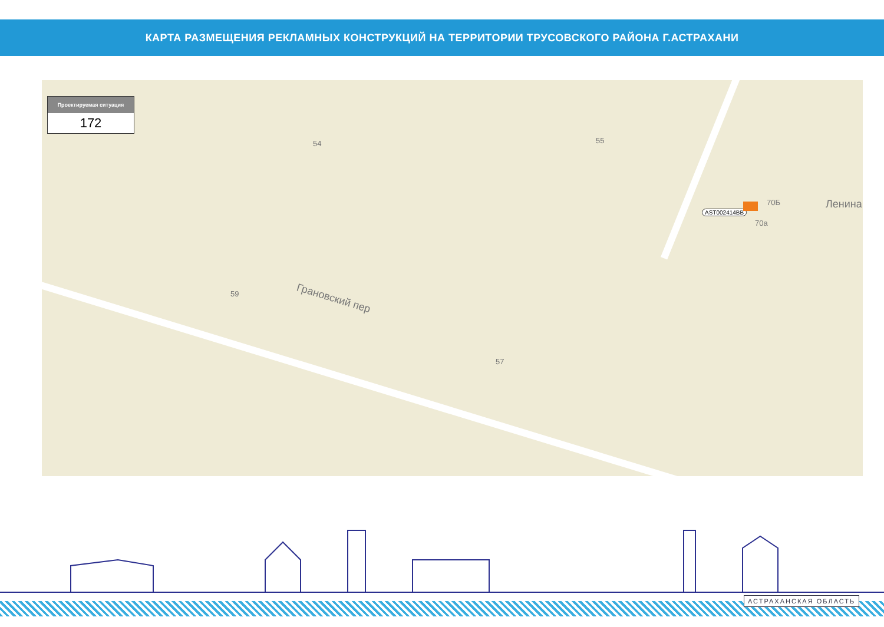КАРТА РАЗМЕЩЕНИЯ РЕКЛАМНЫХ КОНСТРУКЦИЙ НА ТЕРРИТОРИИ ТРУСОВСКОГО РАЙОНА Г.АСТРАХАНИ
Проектируемая ситуация
172
Грановский пер
54 55
57
59
70Б
70а
Ленина
AST002414BB
АСТРАХАНСКАЯ ОБЛАСТЬ